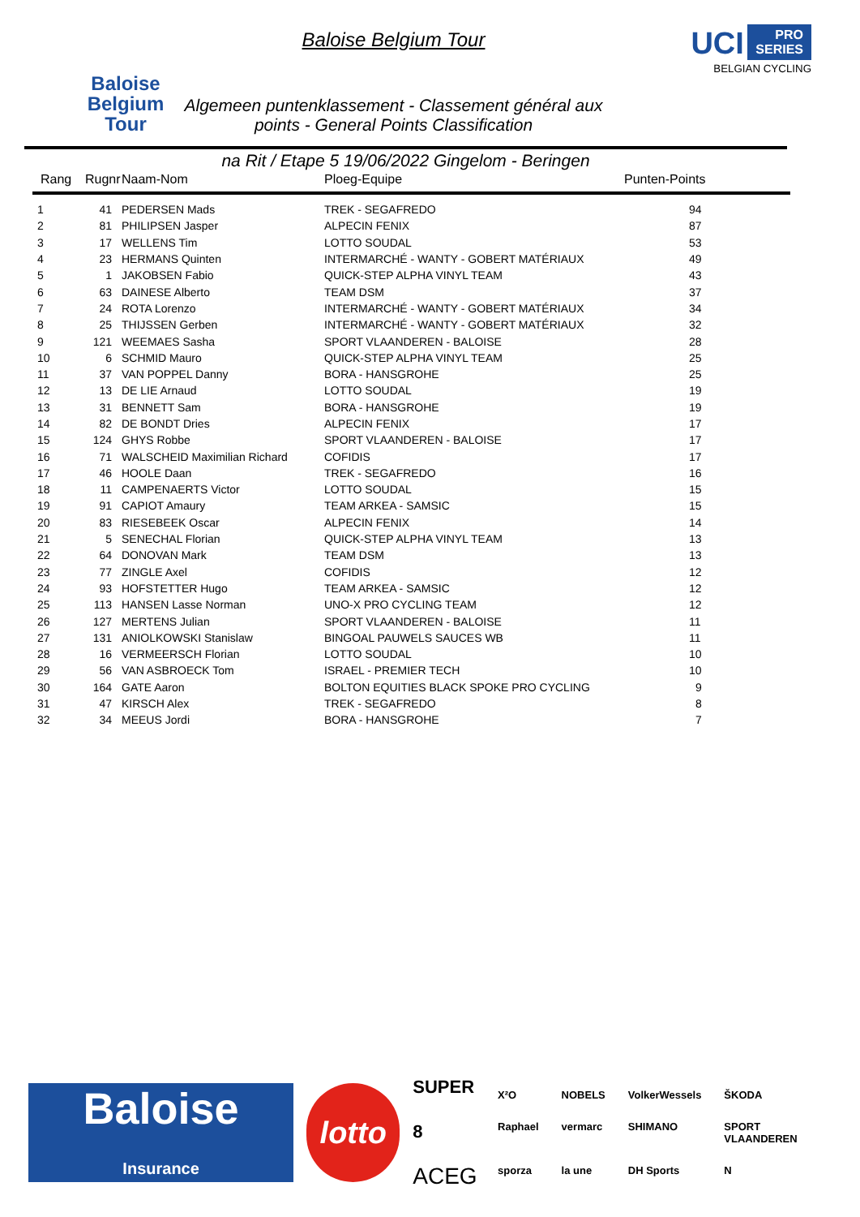Baloise
Belgium
Tour
Baloise Belgium Tour
Algemeen puntenklassement - Classement général aux points - General Points Classification
UCI PRO
SERIES
BELGIAN CYCLING
na Rit / Etape 5 19/06/2022 Gingelom - Beringen
| Rang | Rugnr | Naam-Nom | Ploeg-Equipe | Punten-Points |
| --- | --- | --- | --- | --- |
| 1 | 41 | PEDERSEN Mads | TREK - SEGAFREDO | 94 |
| 2 | 81 | PHILIPSEN Jasper | ALPECIN FENIX | 87 |
| 3 | 17 | WELLENS Tim | LOTTO SOUDAL | 53 |
| 4 | 23 | HERMANS Quinten | INTERMARCHÉ - WANTY - GOBERT MATÉRIAUX | 49 |
| 5 | 1 | JAKOBSEN Fabio | QUICK-STEP ALPHA VINYL TEAM | 43 |
| 6 | 63 | DAINESE Alberto | TEAM DSM | 37 |
| 7 | 24 | ROTA Lorenzo | INTERMARCHÉ - WANTY - GOBERT MATÉRIAUX | 34 |
| 8 | 25 | THIJSSEN Gerben | INTERMARCHÉ - WANTY - GOBERT MATÉRIAUX | 32 |
| 9 | 121 | WEEMAES Sasha | SPORT VLAANDEREN - BALOISE | 28 |
| 10 | 6 | SCHMID Mauro | QUICK-STEP ALPHA VINYL TEAM | 25 |
| 11 | 37 | VAN POPPEL Danny | BORA - HANSGROHE | 25 |
| 12 | 13 | DE LIE Arnaud | LOTTO SOUDAL | 19 |
| 13 | 31 | BENNETT Sam | BORA - HANSGROHE | 19 |
| 14 | 82 | DE BONDT Dries | ALPECIN FENIX | 17 |
| 15 | 124 | GHYS Robbe | SPORT VLAANDEREN - BALOISE | 17 |
| 16 | 71 | WALSCHEID Maximilian Richard | COFIDIS | 17 |
| 17 | 46 | HOOLE Daan | TREK - SEGAFREDO | 16 |
| 18 | 11 | CAMPENAERTS Victor | LOTTO SOUDAL | 15 |
| 19 | 91 | CAPIOT Amaury | TEAM ARKEA - SAMSIC | 15 |
| 20 | 83 | RIESEBEEK Oscar | ALPECIN FENIX | 14 |
| 21 | 5 | SENECHAL Florian | QUICK-STEP ALPHA VINYL TEAM | 13 |
| 22 | 64 | DONOVAN Mark | TEAM DSM | 13 |
| 23 | 77 | ZINGLE Axel | COFIDIS | 12 |
| 24 | 93 | HOFSTETTER Hugo | TEAM ARKEA - SAMSIC | 12 |
| 25 | 113 | HANSEN Lasse Norman | UNO-X PRO CYCLING TEAM | 12 |
| 26 | 127 | MERTENS Julian | SPORT VLAANDEREN - BALOISE | 11 |
| 27 | 131 | ANIOLKOWSKI Stanislaw | BINGOAL PAUWELS SAUCES WB | 11 |
| 28 | 16 | VERMEERSCH Florian | LOTTO SOUDAL | 10 |
| 29 | 56 | VAN ASBROECK Tom | ISRAEL - PREMIER TECH | 10 |
| 30 | 164 | GATE Aaron | BOLTON EQUITIES BLACK SPOKE PRO CYCLING | 9 |
| 31 | 47 | KIRSCH Alex | TREK - SEGAFREDO | 8 |
| 32 | 34 | MEEUS Jordi | BORA - HANSGROHE | 7 |
Baloise
Insurance
lotto
SUPER 8
ACEG
X²O NOBELS VolkerWessels ŠKODA Raphael vermarc SHIMANO SPORT VLAANDEREN sporza la une DH Sports N